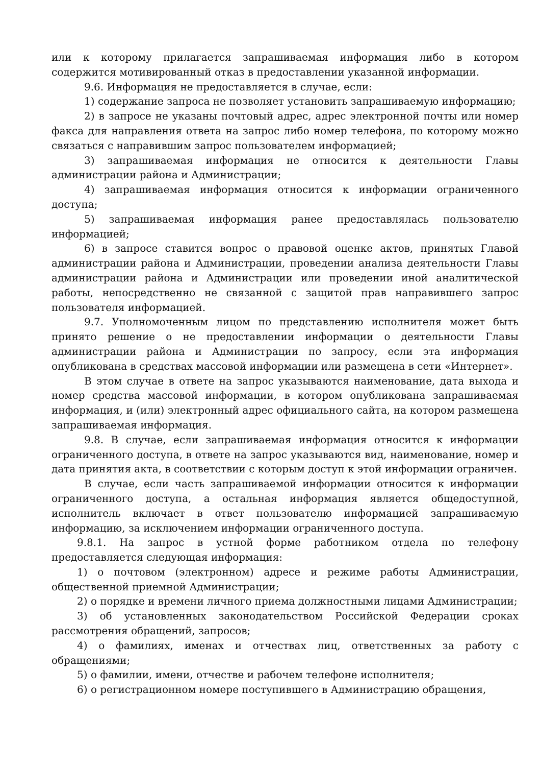или к которому прилагается запрашиваемая информация либо в котором содержится мотивированный отказ в предоставлении указанной информации.
9.6. Информация не предоставляется в случае, если:
1) содержание запроса не позволяет установить запрашиваемую информацию;
2) в запросе не указаны почтовый адрес, адрес электронной почты или номер факса для направления ответа на запрос либо номер телефона, по которому можно связаться с направившим запрос пользователем информацией;
3) запрашиваемая информация не относится к деятельности Главы администрации района и Администрации;
4) запрашиваемая информация относится к информации ограниченного доступа;
5) запрашиваемая информация ранее предоставлялась пользователю информацией;
6) в запросе ставится вопрос о правовой оценке актов, принятых Главой администрации района и Администрации, проведении анализа деятельности Главы администрации района и Администрации или проведении иной аналитической работы, непосредственно не связанной с защитой прав направившего запрос пользователя информацией.
9.7. Уполномоченным лицом по представлению исполнителя может быть принято решение о не предоставлении информации о деятельности Главы администрации района и Администрации по запросу, если эта информация опубликована в средствах массовой информации или размещена в сети «Интернет».
В этом случае в ответе на запрос указываются наименование, дата выхода и номер средства массовой информации, в котором опубликована запрашиваемая информация, и (или) электронный адрес официального сайта, на котором размещена запрашиваемая информация.
9.8. В случае, если запрашиваемая информация относится к информации ограниченного доступа, в ответе на запрос указываются вид, наименование, номер и дата принятия акта, в соответствии с которым доступ к этой информации ограничен.
В случае, если часть запрашиваемой информации относится к информации ограниченного доступа, а остальная информация является общедоступной, исполнитель включает в ответ пользователю информацией запрашиваемую информацию, за исключением информации ограниченного доступа.
9.8.1. На запрос в устной форме работником отдела по телефону предоставляется следующая информация:
1) о почтовом (электронном) адресе и режиме работы Администрации, общественной приемной Администрации;
2) о порядке и времени личного приема должностными лицами Администрации;
3) об установленных законодательством Российской Федерации сроках рассмотрения обращений, запросов;
4) о фамилиях, именах и отчествах лиц, ответственных за работу с обращениями;
5) о фамилии, имени, отчестве и рабочем телефоне исполнителя;
6) о регистрационном номере поступившего в Администрацию обращения,